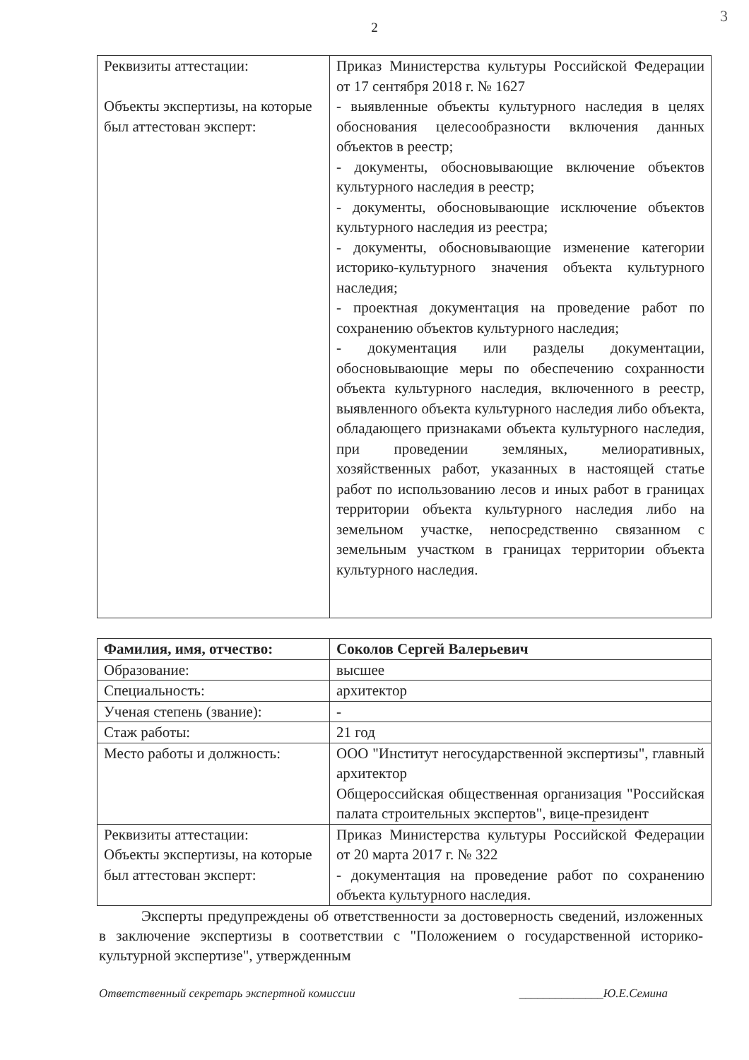2
3
| Реквизиты аттестации: Объекты экспертизы, на которые был аттестован эксперт: | Приказ Министерства культуры Российской Федерации от 17 сентября 2018 г. № 1627 - выявленные объекты культурного наследия в целях обоснования целесообразности включения данных объектов в реестр; - документы, обосновывающие включение объектов культурного наследия в реестр; - документы, обосновывающие исключение объектов культурного наследия из реестра; - документы, обосновывающие изменение категории историко-культурного значения объекта культурного наследия; - проектная документация на проведение работ по сохранению объектов культурного наследия; - документация или разделы документации, обосновывающие меры по обеспечению сохранности объекта культурного наследия, включенного в реестр, выявленного объекта культурного наследия либо объекта, обладающего признаками объекта культурного наследия, при проведении земляных, мелиоративных, хозяйственных работ, указанных в настоящей статье работ по использованию лесов и иных работ в границах территории объекта культурного наследия либо на земельном участке, непосредственно связанном с земельным участком в границах территории объекта культурного наследия. |
| Фамилия, имя, отчество: | Соколов Сергей Валерьевич |
| Образование: | высшее |
| Специальность: | архитектор |
| Ученая степень (звание): | - |
| Стаж работы: | 21 год |
| Место работы и должность: | ООО "Институт негосударственной экспертизы", главный архитектор Общероссийская общественная организация "Российская палата строительных экспертов", вице-президент |
| Реквизиты аттестации: Объекты экспертизы, на которые был аттестован эксперт: | Приказ Министерства культуры Российской Федерации от 20 марта 2017 г. № 322 - документация на проведение работ по сохранению объекта культурного наследия. |
Эксперты предупреждены об ответственности за достоверность сведений, изложенных в заключение экспертизы в соответствии с "Положением о государственной историко-культурной экспертизе", утвержденным
Ответственный секретарь экспертной комиссии ______________Ю.Е.Семина